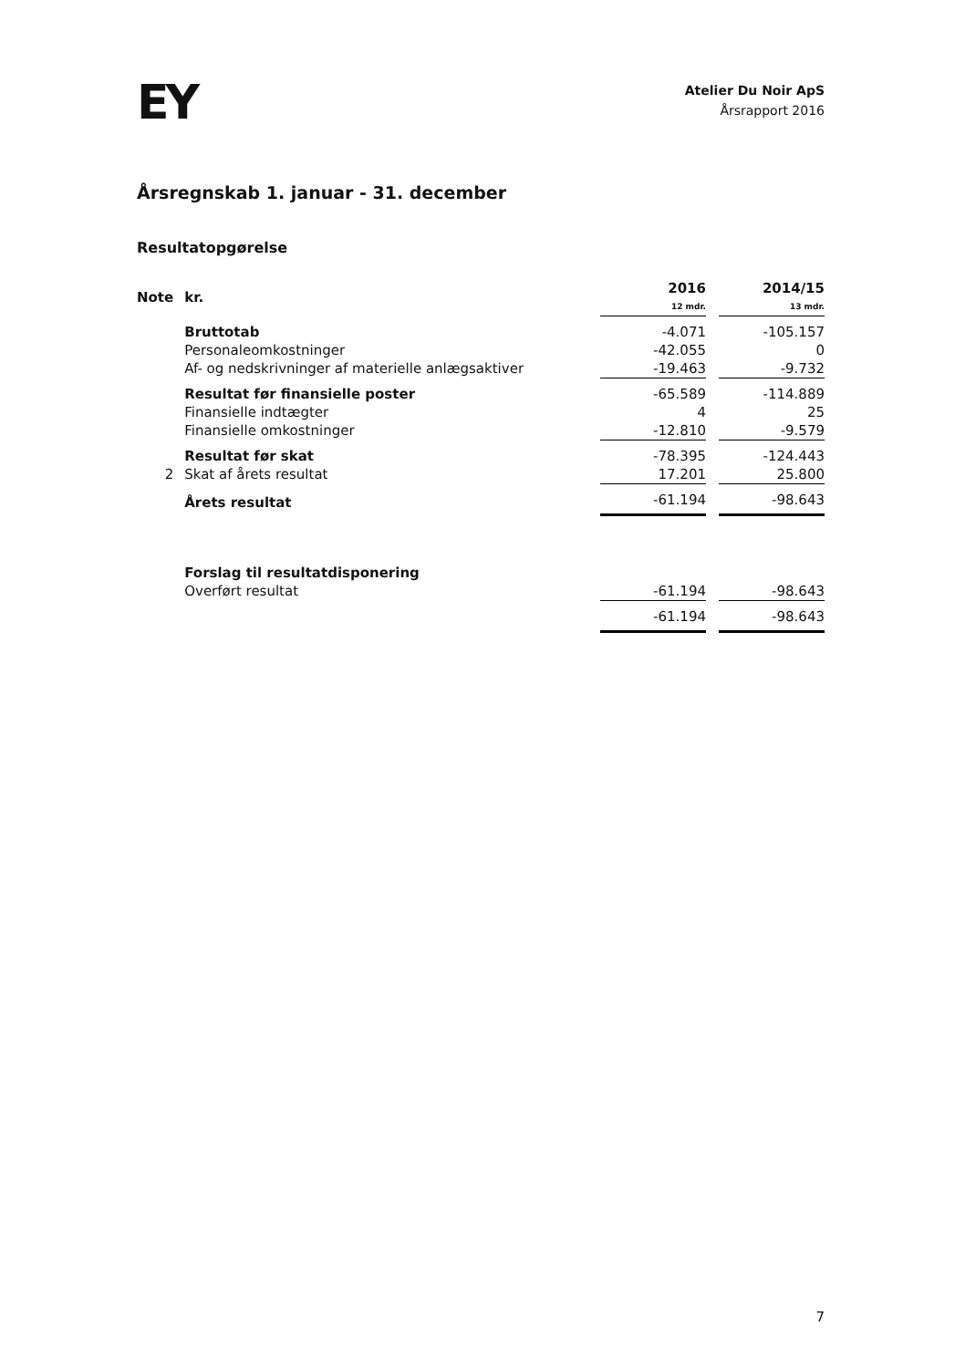EY
Atelier Du Noir ApS
Årsrapport 2016
Årsregnskab 1. januar - 31. december
Resultatopgørelse
| Note | kr. | 2016 12 mdr. | | 2014/15 13 mdr. |
| | Bruttotab | -4.071 | | -105.157 |
| | Personaleomkostninger | -42.055 | | 0 |
| | Af- og nedskrivninger af materielle anlægsaktiver | -19.463 | | -9.732 |
| | Resultat før finansielle poster | -65.589 | | -114.889 |
| | Finansielle indtægter | 4 | | 25 |
| | Finansielle omkostninger | -12.810 | | -9.579 |
| | Resultat før skat | -78.395 | | -124.443 |
| 2 | Skat af årets resultat | 17.201 | | 25.800 |
| | Årets resultat | -61.194 | | -98.643 |
| | Forslag til resultatdisponering | | | |
| | Overført resultat | -61.194 | | -98.643 |
| | | -61.194 | | -98.643 |
7